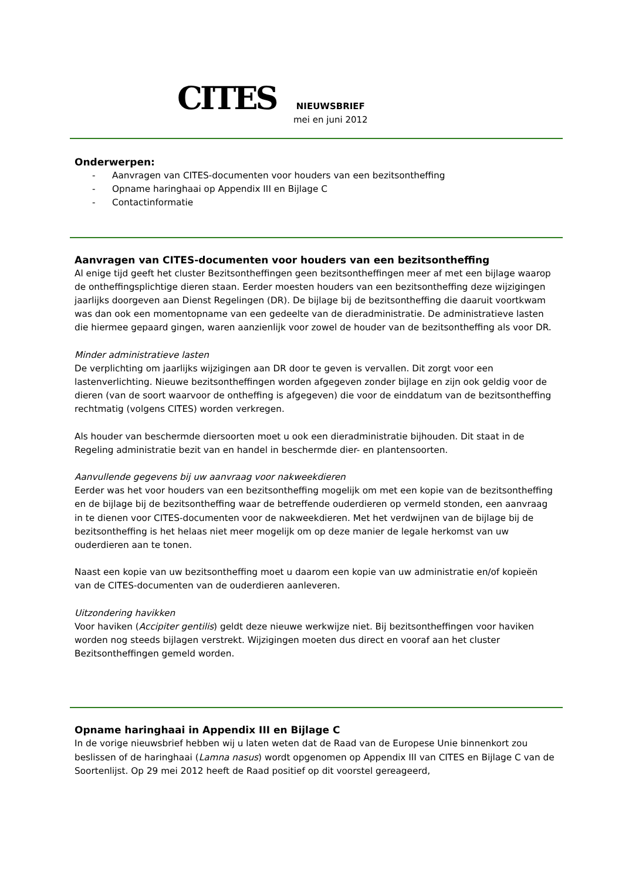CITES
NIEUWSBRIEF
mei en juni 2012
Onderwerpen:
- Aanvragen van CITES-documenten voor houders van een bezitsontheffing
- Opname haringhaai op Appendix III en Bijlage C
- Contactinformatie
Aanvragen van CITES-documenten voor houders van een bezitsontheffing
Al enige tijd geeft het cluster Bezitsontheffingen geen bezitsontheffingen meer af met een bijlage waarop de ontheffingsplichtige dieren staan. Eerder moesten houders van een bezitsontheffing deze wijzigingen jaarlijks doorgeven aan Dienst Regelingen (DR). De bijlage bij de bezitsontheffing die daaruit voortkwam was dan ook een momentopname van een gedeelte van de dieradministratie. De administratieve lasten die hiermee gepaard gingen, waren aanzienlijk voor zowel de houder van de bezitsontheffing als voor DR.
Minder administratieve lasten
De verplichting om jaarlijks wijzigingen aan DR door te geven is vervallen. Dit zorgt voor een lastenverlichting. Nieuwe bezitsontheffingen worden afgegeven zonder bijlage en zijn ook geldig voor de dieren (van de soort waarvoor de ontheffing is afgegeven) die voor de einddatum van de bezitsontheffing rechtmatig (volgens CITES) worden verkregen.
Als houder van beschermde diersoorten moet u ook een dieradministratie bijhouden. Dit staat in de Regeling administratie bezit van en handel in beschermde dier- en plantensoorten.
Aanvullende gegevens bij uw aanvraag voor nakweekdieren
Eerder was het voor houders van een bezitsontheffing mogelijk om met een kopie van de bezitsontheffing en de bijlage bij de bezitsontheffing waar de betreffende ouderdieren op vermeld stonden, een aanvraag in te dienen voor CITES-documenten voor de nakweekdieren. Met het verdwijnen van de bijlage bij de bezitsontheffing is het helaas niet meer mogelijk om op deze manier de legale herkomst van uw ouderdieren aan te tonen.
Naast een kopie van uw bezitsontheffing moet u daarom een kopie van uw administratie en/of kopieën van de CITES-documenten van de ouderdieren aanleveren.
Uitzondering havikken
Voor haviken (Accipiter gentilis) geldt deze nieuwe werkwijze niet. Bij bezitsontheffingen voor haviken worden nog steeds bijlagen verstrekt. Wijzigingen moeten dus direct en vooraf aan het cluster Bezitsontheffingen gemeld worden.
Opname haringhaai in Appendix III en Bijlage C
In de vorige nieuwsbrief hebben wij u laten weten dat de Raad van de Europese Unie binnenkort zou beslissen of de haringhaai (Lamna nasus) wordt opgenomen op Appendix III van CITES en Bijlage C van de Soortenlijst. Op 29 mei 2012 heeft de Raad positief op dit voorstel gereageerd,